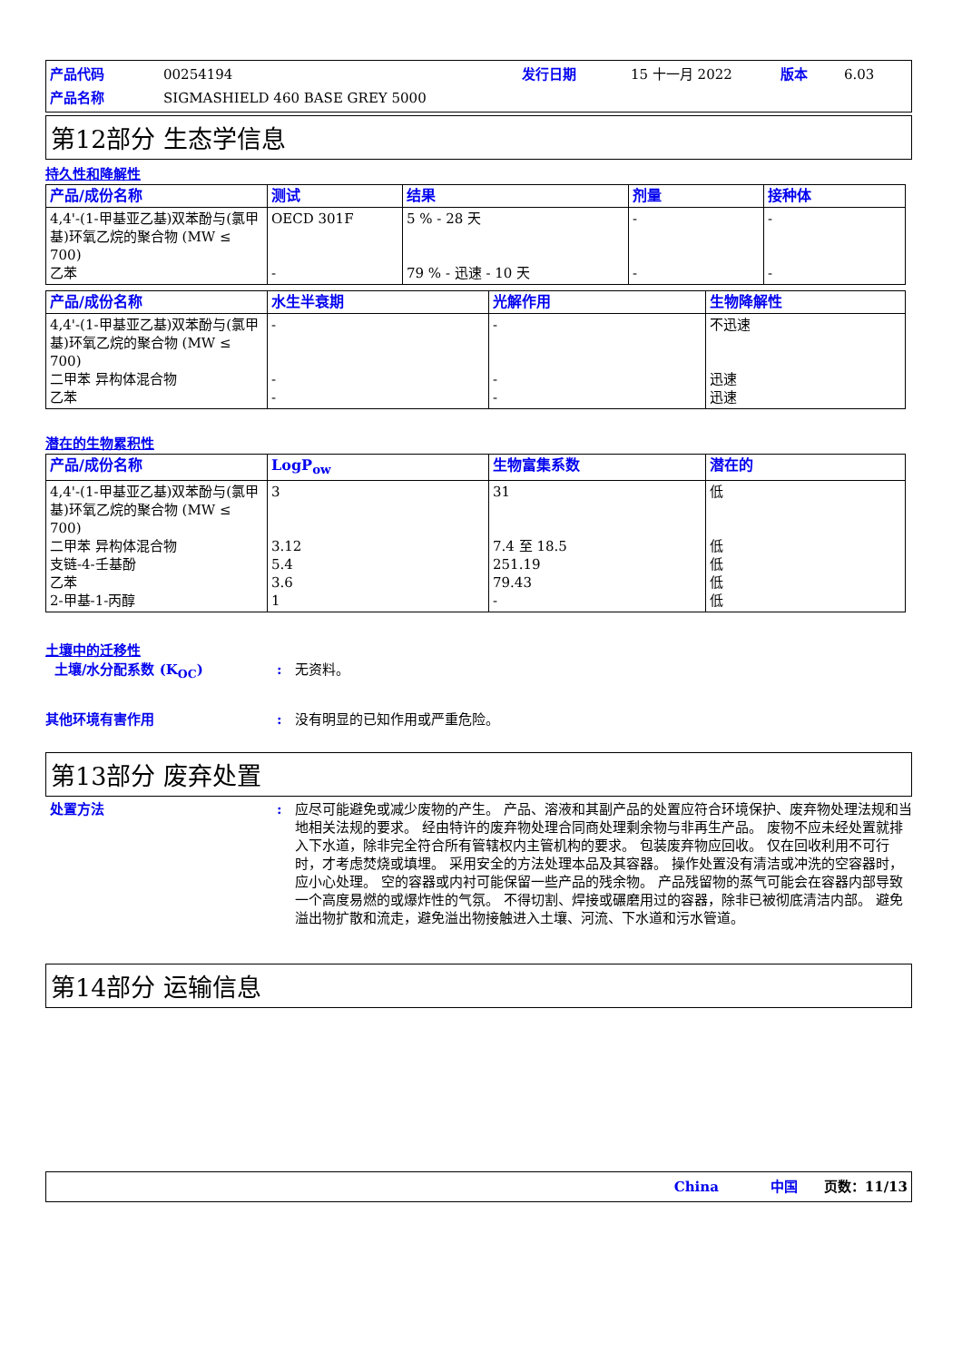产品代码 00254194 发行日期 15 十一月 2022 版本 6.03 产品名称 SIGMASHIELD 460 BASE GREY 5000
第12部分 生态学信息
持久性和降解性
| 产品/成份名称 | 测试 | 结果 | 剂量 | 接种体 |
| --- | --- | --- | --- | --- |
| 4,4'-(1-甲基亚乙基)双苯酚与(氯甲基)环氧乙烷的聚合物 (MW ≤ 700) 乙苯 | OECD 301F - | 5 % - 28 天 79 % - 迅速 - 10 天 | - - | - - |
| 产品/成份名称 | 水生半衰期 | 光解作用 | 生物降解性 |
| --- | --- | --- | --- |
| 4,4'-(1-甲基亚乙基)双苯酚与(氯甲基)环氧乙烷的聚合物 (MW ≤ 700) 二甲苯 异构体混合物 乙苯 | - - - | - - - | 不迅速 迅速 迅速 |
潜在的生物累积性
| 产品/成份名称 | LogP<sub>ow</sub> | 生物富集系数 | 潜在的 |
| --- | --- | --- | --- |
| 4,4'-(1-甲基亚乙基)双苯酚与(氯甲基)环氧乙烷的聚合物 (MW ≤ 700) 二甲苯 异构体混合物 支链-4-壬基酚 乙苯 2-甲基-1-丙醇 | 3 3.12 5.4 3.6 1 | 31 7.4 至 18.5 251.19 79.43 - | 低 低 低 低 低 |
土壤中的迁移性
土壤/水分配系数 (K<sub>OC</sub>): 无资料。
其他环境有害作用: 没有明显的已知作用或严重危险。
第13部分 废弃处置
处置方法: 应尽可能避免或减少废物的产生。 产品、溶液和其副产品的处置应符合环境保护、废弃物处理法规和当地相关法规的要求。 经由特许的废弃物处理合同商处理剩余物与非再生产品。 废物不应未经处置就排入下水道，除非完全符合所有管辖权内主管机构的要求。 包装废弃物应回收。 仅在回收利用不可行时，才考虑焚烧或填埋。 采用安全的方法处理本品及其容器。 操作处置没有清洁或冲洗的空容器时，应小心处理。 空的容器或内衬可能保留一些产品的残余物。 产品残留物的蒸气可能会在容器内部导致一个高度易燃的或爆炸性的气氛。 不得切割、焊接或碾磨用过的容器，除非已被彻底清洁内部。 避免溢出物扩散和流走，避免溢出物接触进入土壤、河流、下水道和污水管道。
第14部分 运输信息
China 中国 页数：11/13